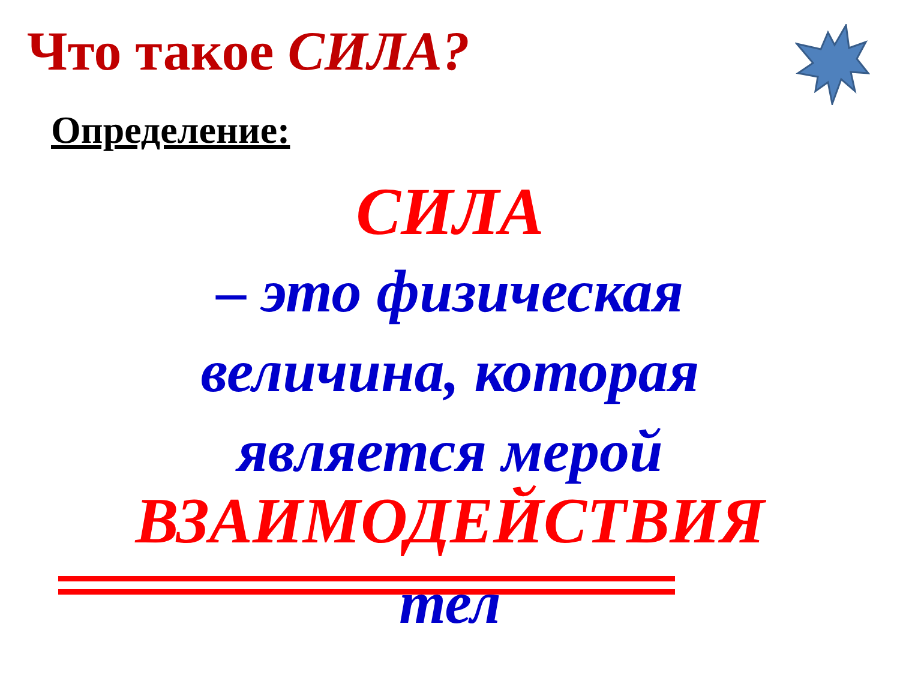Что такое СИЛА?
Определение:
СИЛА
– это физическая
величина, которая
является мерой
ВЗАИМОДЕЙСТВИЯ
тел